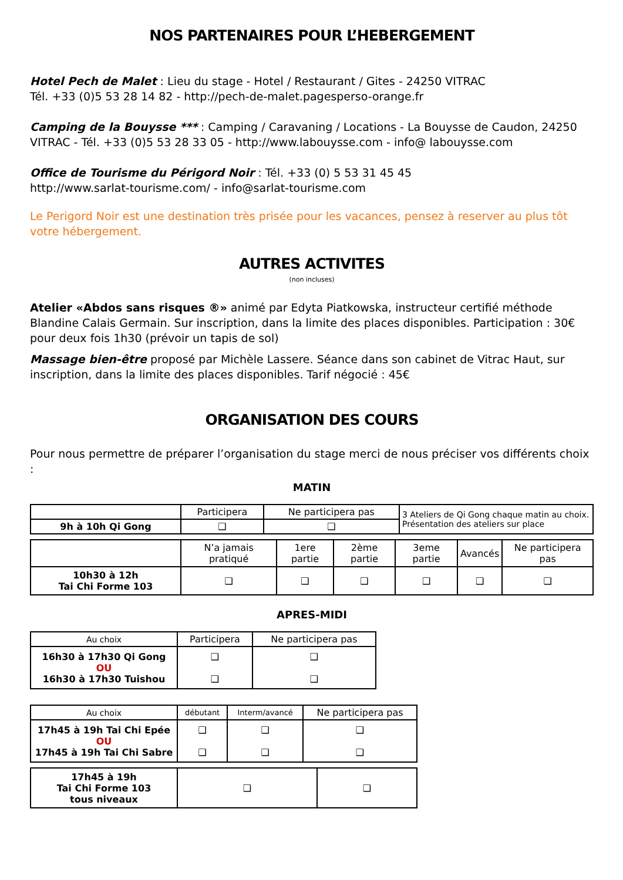NOS PARTENAIRES POUR L’HEBERGEMENT
Hotel Pech de Malet : Lieu du stage - Hotel / Restaurant / Gites - 24250 VITRAC
Tél. +33 (0)5 53 28 14 82 - http://pech-de-malet.pagesperso-orange.fr
Camping de la Bouysse *** : Camping / Caravaning / Locations - La Bouysse de Caudon, 24250 VITRAC - Tél. +33 (0)5 53 28 33 05 - http://www.labouysse.com - info@ labouysse.com
Office de Tourisme du Périgord Noir : Tél. +33 (0) 5 53 31 45 45
http://www.sarlat-tourisme.com/ - info@sarlat-tourisme.com
Le Perigord Noir est une destination très prisée pour les vacances, pensez à reserver au plus tôt votre hébergement.
AUTRES ACTIVITES
(non incluses)
Atelier «Abdos sans risques ®» animé par Edyta Piatkowska, instructeur certifié méthode Blandine Calais Germain. Sur inscription, dans la limite des places disponibles. Participation : 30€ pour deux fois 1h30 (prévoir un tapis de sol)
Massage bien-être proposé par Michèle Lassere. Séance dans son cabinet de Vitrac Haut, sur inscription, dans la limite des places disponibles. Tarif négocié : 45€
ORGANISATION DES COURS
Pour nous permettre de préparer l’organisation du stage merci de nous préciser vos différents choix :
MATIN
| | Participera | Ne participera pas | 3 Ateliers de Qi Gong chaque matin au choix. Présentation des ateliers sur place |
| 9h à 10h Qi Gong | ❑ | ❑ | |
| | N’a jamais pratiqué | 1ere partie | 2ème partie | 3eme partie | Avancés | Ne participera pas |
| 10h30 à 12h Tai Chi Forme 103 | ❑ | ❑ | ❑ | ❑ | ❑ | ❑ |
APRES-MIDI
| Au choix | Participera | Ne participera pas |
| 16h30 à 17h30 Qi Gong OU 16h30 à 17h30 Tuishou | ❑ ❑ | ❑ ❑ |
| Au choix | débutant | Interm/avancé | Ne participera pas |
| 17h45 à 19h Tai Chi Epée OU 17h45 à 19h Tai Chi Sabre | ❑ ❑ | ❑ ❑ | ❑ ❑ |
| 17h45 à 19h Tai Chi Forme 103 tous niveaux | ❑ | ❑ |